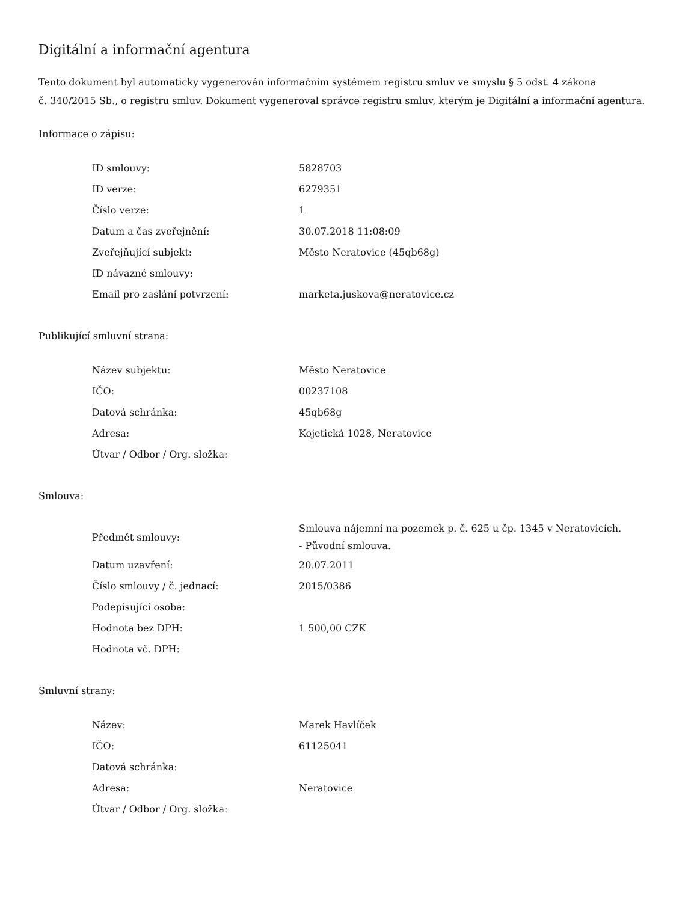Digitální a informační agentura
Tento dokument byl automaticky vygenerován informačním systémem registru smluv ve smyslu § 5 odst. 4 zákona
č. 340/2015 Sb., o registru smluv. Dokument vygeneroval správce registru smluv, kterým je Digitální a informační agentura.
Informace o zápisu:
| ID smlouvy: | 5828703 |
| ID verze: | 6279351 |
| Číslo verze: | 1 |
| Datum a čas zveřejnění: | 30.07.2018 11:08:09 |
| Zveřejňující subjekt: | Město Neratovice (45qb68g) |
| ID návazné smlouvy: | |
| Email pro zaslání potvrzení: | marketa.juskova@neratovice.cz |
Publikující smluvní strana:
| Název subjektu: | Město Neratovice |
| IČO: | 00237108 |
| Datová schránka: | 45qb68g |
| Adresa: | Kojetická 1028, Neratovice |
| Útvar / Odbor / Org. složka: | |
Smlouva:
| Předmět smlouvy: | Smlouva nájemní na pozemek p. č. 625 u čp. 1345 v Neratovicích. - Původní smlouva. |
| Datum uzavření: | 20.07.2011 |
| Číslo smlouvy / č. jednací: | 2015/0386 |
| Podepisující osoba: | |
| Hodnota bez DPH: | 1 500,00 CZK |
| Hodnota vč. DPH: | |
Smluvní strany:
| Název: | Marek Havlíček |
| IČO: | 61125041 |
| Datová schránka: | |
| Adresa: | Neratovice |
| Útvar / Odbor / Org. složka: | |